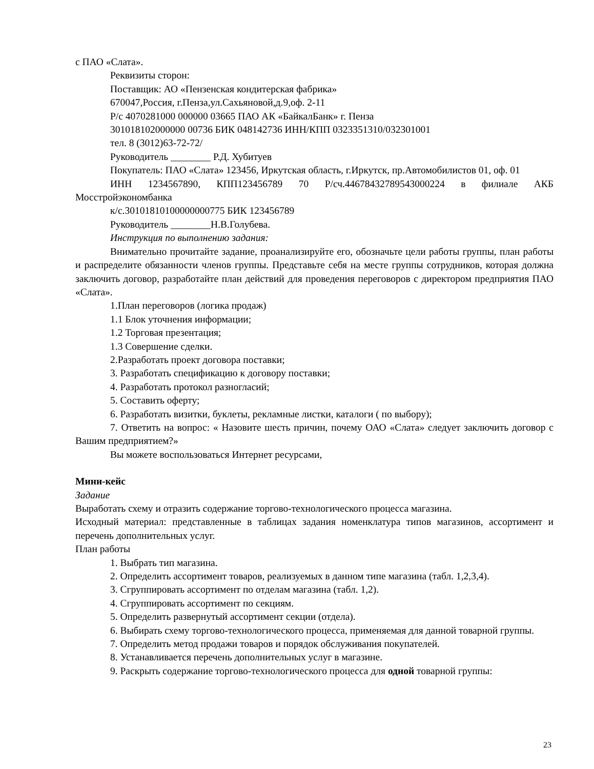с ПАО «Слата».
Реквизиты сторон:
Поставщик: АО «Пензенская кондитерская фабрика»
670047,Россия, г.Пенза,ул.Сахьяновой,д.9,оф. 2-11
Р/с 4070281000 000000 03665 ПАО АК «БайкалБанк» г. Пенза
301018102000000 00736 БИК 048142736 ИНН/КПП 0323351310/032301001
тел. 8 (3012)63-72-72/
Руководитель ________ Р.Д. Хубитуев
Покупатель: ПАО «Слата» 123456, Иркутская область, г.Иркутск, пр.Автомобилистов 01, оф. 01
ИНН 1234567890, КПП123456789 70 Р/сч.44678432789543000224 в филиале АКБ Мосстройэкономбанка
к/с.30101810100000000775 БИК 123456789
Руководитель ________Н.В.Голубева.
Инструкция по выполнению задания:
Внимательно прочитайте задание, проанализируйте его, обозначьте цели работы группы, план работы и распределите обязанности членов группы. Представьте себя на месте группы сотрудников, которая должна заключить договор, разработайте план действий для проведения переговоров с директором предприятия ПАО «Слата».
1.План переговоров (логика продаж)
1.1 Блок уточнения информации;
1.2 Торговая презентация;
1.3 Совершение сделки.
2.Разработать проект договора поставки;
3. Разработать спецификацию к договору поставки;
4. Разработать протокол разногласий;
5. Составить оферту;
6. Разработать визитки, буклеты, рекламные листки, каталоги ( по выбору);
7. Ответить на вопрос: « Назовите шесть причин, почему ОАО «Слата» следует заключить договор с Вашим предприятием?»
Вы можете воспользоваться Интернет ресурсами,
Мини-кейс
Задание
Выработать схему и отразить содержание торгово-технологического процесса магазина.
Исходный материал: представленные в таблицах задания номенклатура типов магазинов, ассортимент и перечень дополнительных услуг.
План работы
1. Выбрать тип магазина.
2. Определить ассортимент товаров, реализуемых в данном типе магазина (табл. 1,2,3,4).
3. Сгруппировать ассортимент по отделам магазина (табл. 1,2).
4. Сгруппировать ассортимент по секциям.
5. Определить развернутый ассортимент секции (отдела).
6. Выбирать схему торгово-технологического процесса, применяемая для данной товарной группы.
7. Определить метод продажи товаров и порядок обслуживания покупателей.
8. Устанавливается перечень дополнительных услуг в магазине.
9. Раскрыть содержание торгово-технологического процесса для одной товарной группы:
23